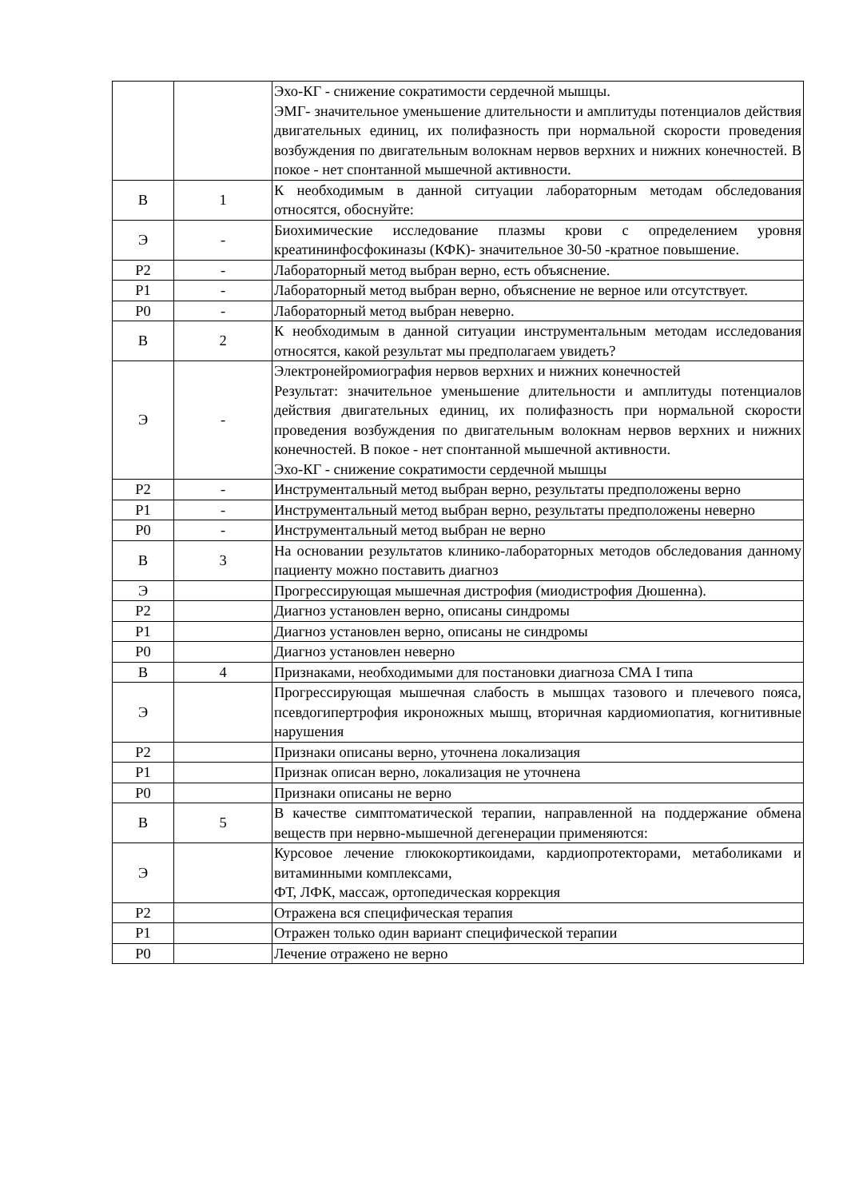| | | Эхо-КГ - снижение сократимости сердечной мышцы. ЭМГ- значительное уменьшение длительности и амплитуды потенциалов действия двигательных единиц, их полифазность при нормальной скорости проведения возбуждения по двигательным волокнам нервов верхних и нижних конечностей. В покое - нет спонтанной мышечной активности. |
| В | 1 | К необходимым в данной ситуации лабораторным методам обследования относятся, обоснуйте: |
| Э | - | Биохимические исследование плазмы крови с определением уровня креатининфосфокиназы (КФК)- значительное 30-50 -кратное повышение. |
| Р2 | - | Лабораторный метод выбран верно, есть объяснение. |
| Р1 | - | Лабораторный метод выбран верно, объяснение не верное или отсутствует. |
| Р0 | - | Лабораторный метод выбран неверно. |
| В | 2 | К необходимым в данной ситуации инструментальным методам исследования относятся, какой результат мы предполагаем увидеть? |
| Э | - | Электронейромиография нервов верхних и нижних конечностей Результат: значительное уменьшение длительности и амплитуды потенциалов действия двигательных единиц, их полифазность при нормальной скорости проведения возбуждения по двигательным волокнам нервов верхних и нижних конечностей. В покое - нет спонтанной мышечной активности. Эхо-КГ - снижение сократимости сердечной мышцы |
| Р2 | - | Инструментальный метод выбран верно, результаты предположены верно |
| Р1 | - | Инструментальный метод выбран верно, результаты предположены неверно |
| Р0 | - | Инструментальный метод выбран не верно |
| В | 3 | На основании результатов клинико-лабораторных методов обследования данному пациенту можно поставить диагноз |
| Э | | Прогрессирующая мышечная дистрофия (миодистрофия Дюшенна). |
| Р2 | | Диагноз установлен верно, описаны синдромы |
| Р1 | | Диагноз установлен верно, описаны не синдромы |
| Р0 | | Диагноз установлен неверно |
| В | 4 | Признаками, необходимыми для постановки диагноза СМА I типа |
| Э | | Прогрессирующая мышечная слабость в мышцах тазового и плечевого пояса, псевдогипертрофия икроножных мышц, вторичная кардиомиопатия, когнитивные нарушения |
| Р2 | | Признаки описаны верно, уточнена локализация |
| Р1 | | Признак описан верно, локализация не уточнена |
| Р0 | | Признаки описаны не верно |
| В | 5 | В качестве симптоматической терапии, направленной на поддержание обмена веществ при нервно-мышечной дегенерации применяются: |
| Э | | Курсовое лечение глюкокортикоидами, кардиопротекторами, метаболиками и витаминными комплексами, ФТ, ЛФК, массаж, ортопедическая коррекция |
| Р2 | | Отражена вся специфическая терапия |
| Р1 | | Отражен только один вариант специфической терапии |
| Р0 | | Лечение отражено не верно |